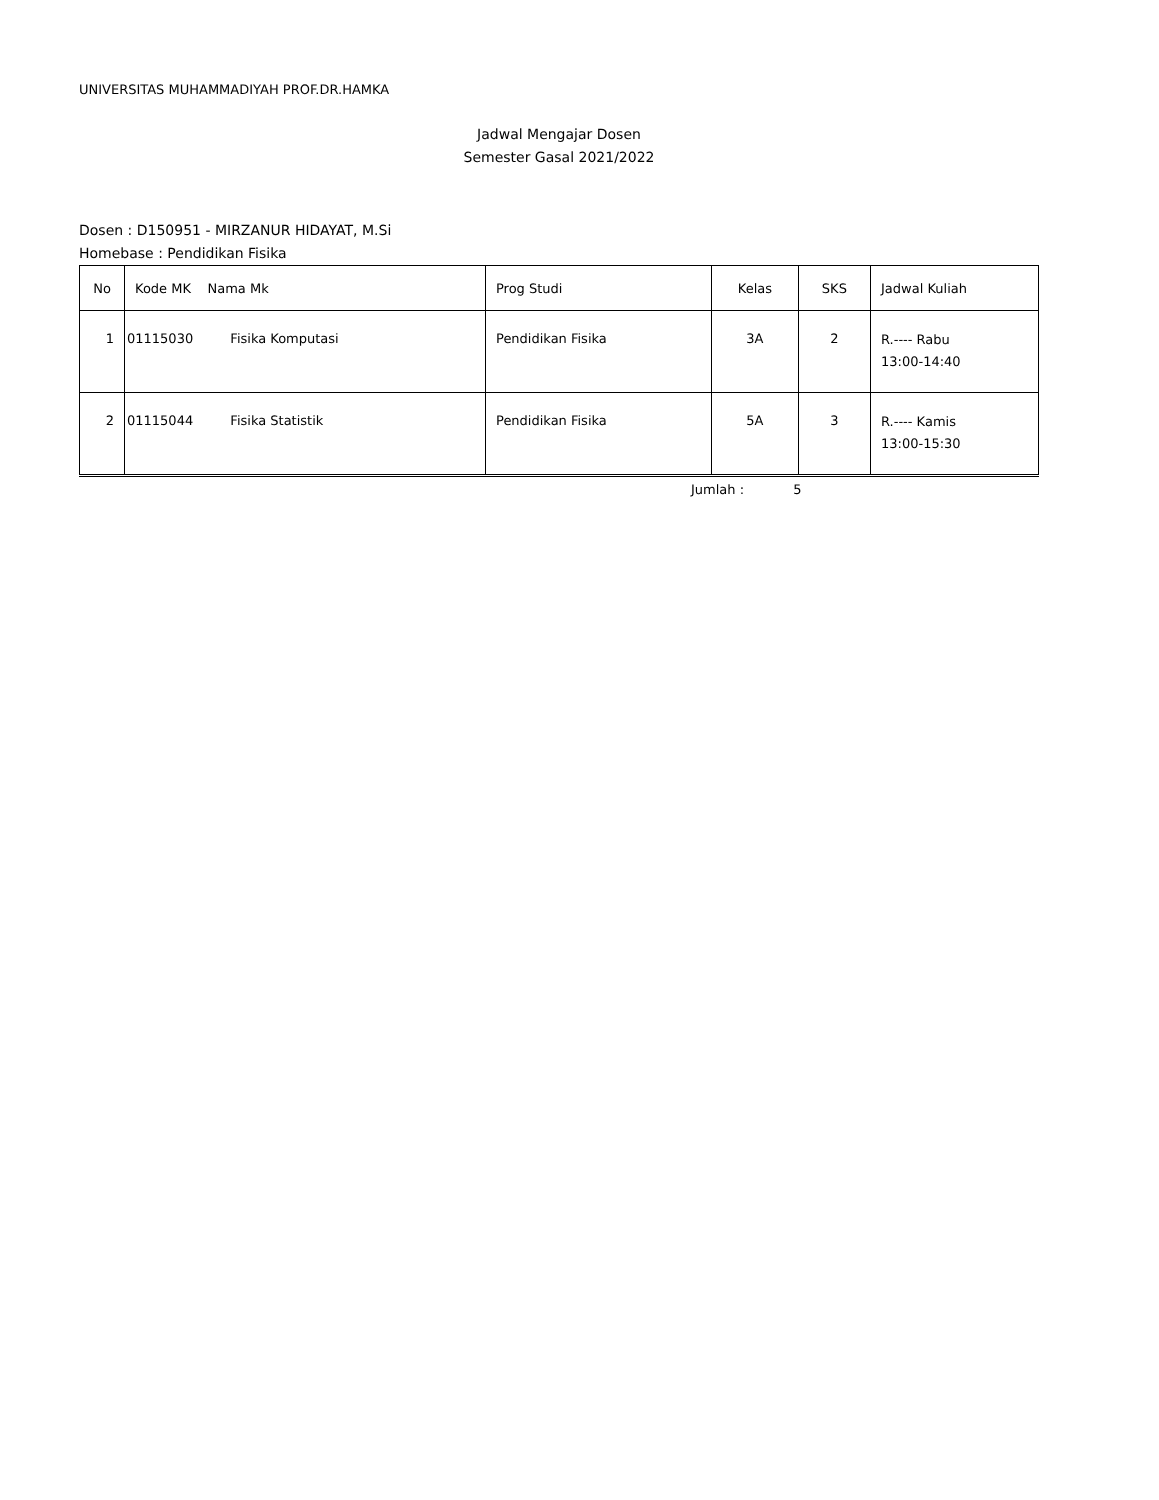UNIVERSITAS MUHAMMADIYAH PROF.DR.HAMKA
Jadwal Mengajar Dosen
Semester Gasal 2021/2022
Dosen : D150951 - MIRZANUR HIDAYAT, M.Si
Homebase : Pendidikan Fisika
| No | Kode MK Nama Mk | Prog Studi | Kelas | SKS | Jadwal Kuliah |
| --- | --- | --- | --- | --- | --- |
| 1 | 01115030 Fisika Komputasi | Pendidikan Fisika | 3A | 2 | R.---- Rabu 13:00-14:40 |
| 2 | 01115044 Fisika Statistik | Pendidikan Fisika | 5A | 3 | R.---- Kamis 13:00-15:30 |
Jumlah : 5